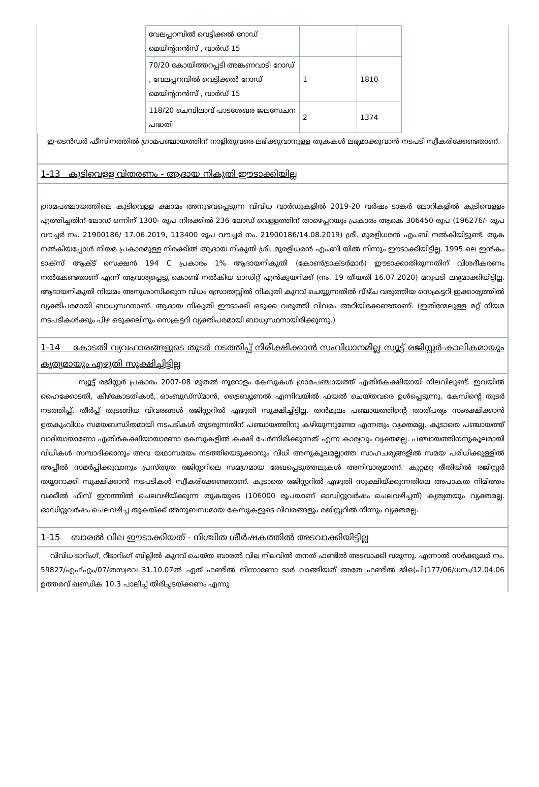| വേലപ്പറമ്പിൽ വെട്ടിക്കൽ റോഡ് മെയിന്റനൻസ് , വാർഡ് 15 | | |
| 70/20 കോയിത്തറപ്പടി അങ്കണവാടി റോഡ് , വേലപ്പറമ്പിൽ വെട്ടിക്കൽ റോഡ് മെയിന്റനൻസ് , വാർഡ് 15 | 1 | 1810 |
| 118/20 ചെമ്പിലാവ് പാടശേഖര ജലസേചന പദ്ധതി | 2 | 1374 |
ഇ-ടെൻഡർ ഫീസിനത്തിൽ ഗ്രാമപഞ്ചായത്തിന് നാളിതുവരെ ലഭിക്കുവാനുള്ള തുകകൾ ലഭ്യമാക്കുവാൻ നടപടി സ്വീകരിക്കേണ്ടതാണ്.
1-13 കുടിവെള്ള വിതരണം - ആദായ നികുതി ഈടാക്കിയില്ല
ഗ്രാമപഞ്ചായത്തിലെ കുടിവെള്ള ക്ഷാമം അനുഭവപ്പെടുന്ന വിവിധ വാർഡുകളിൽ 2019-20 വർഷം ടാങ്കർ ലോറികളിൽ കുടിവെള്ളം എത്തിച്ചതിന് ലോഡ് ഒന്നിന് 1300- രൂപ നിരക്കിൽ 236 ലോഡ് വെള്ളത്തിന് താഴെപ്പറയും പ്രകാരം ആകെ 306450 രൂപ (196276/- രൂപ വൗച്ചർ നം. 21900186/ 17.06.2019, 113400 രൂപ വൗച്ചർ നം. 21900186/14.08.2019) ശ്രീ. മുരളിധരൻ എം.ബി നൽകിയിട്ടുണ്ട്. തുക നൽകിയപ്പോൾ നിയമ പ്രകാരമുള്ള നിരക്കിൽ ആദായ നികുതി ശ്രീ. മുരളിധരൻ എം.ബി യിൽ നിന്നും ഈടാക്കിയിട്ടില്ല. 1995 ലെ ഇൻകം ടാക്സ് ആക്ട് സെക്ഷൻ 194 C പ്രകാരം 1% ആദായനികുതി (കോൺട്രാക്ടർമാർ) ഈടാക്കാതിരുന്നതിന് വിശദീകരണം നൽകേണ്ടതാണ് എന്ന് ആവശ്യപ്പെട്ടു കൊണ്ട് നൽകിയ ഓഡിറ്റ് എൻക്വയറിക്ക് (നം. 19 തീയതി 16.07.2020) മറുപടി ലഭ്യമാക്കിയിട്ടില്ല. ആദായനികുതി നിയമം അനുശാസിക്കുന്ന വിധം സ്രോതസ്സിൽ നികുതി കുറവ് ചെയ്യുന്നതിൽ വീഴ്ച വരുത്തിയ സെക്രട്ടറി ഇക്കാര്യത്തിൽ വ്യക്തിപരമായി ബാധ്യസ്ഥനാണ്. ആദായ നികുതി ഈടാക്കി ഒടുക്ക വരുത്തി വിവരം അറിയിക്കേണ്ടതാണ്. (ഇതിന്മേലുള്ള മറ്റ് നിയമ നടപടികൾക്കും പിഴ ഒടുക്കലിനും സെക്രട്ടറി വ്യക്തിപരമായി ബാധ്യസ്ഥനായിരിക്കുന്നു.)
1-14 കോടതി വ്യവഹാരങ്ങളുടെ തുടർ നടത്തിപ്പ് നിരീക്ഷിക്കാൻ സംവിധാനമില്ല സ്യൂട്ട് രജിസ്റ്റർ-കാലികമായും കൃത്യമായും എഴുതി സൂക്ഷിച്ചിട്ടില്ല
സ്യൂട്ട് രജിസ്റ്റർ പ്രകാരം 2007-08 മുതൽ നൂറോളം കേസുകൾ ഗ്രാമപഞ്ചായത്ത് എതിർകക്ഷിയായി നിലവിലുണ്ട്. ഇവയിൽ ഹൈക്കോടതി, കീഴ്കോടതികൾ, ഓംബുഡ്സ്മാൻ, ട്രൈബ്യൂണൽ എന്നിവയിൽ ഫയൽ ചെയ്തവരെ ഉൾപ്പെടുന്നു. കേസിന്റെ തുടർ നടത്തിപ്പ്, തീർപ്പ് തുടങ്ങിയ വിവരങ്ങൾ രജിസ്റ്ററിൽ എഴുതി സൂക്ഷിച്ചിട്ടില്ല. തൻമൂലം പഞ്ചായത്തിന്റെ താത്പര്യം സംരക്ഷിക്കാൻ ഉതകുംവിധം സമയബന്ധിതമായി നടപടികൾ തുടരുന്നതിന് പഞ്ചായത്തിനു കഴിയുന്നുണ്ടോ എന്നതും വ്യക്തമല്ല. കൂടാതെ പഞ്ചായത്ത് വാദിയായാണോ എതിർകക്ഷിയായാണോ കേസുകളിൽ കക്ഷി ചേർന്നിരിക്കുന്നത് എന്ന കാര്യവും വ്യക്തമല്ല. പഞ്ചായത്തിനനുകൂലമായി വിധികൾ സമ്പാദിക്കാനും അവ യഥാസമയം നടത്തിയെടുക്കാനും വിധി അനുകൂലമല്ലാത്ത സാഹചര്യങ്ങളിൽ സമയ പരിധിക്കുള്ളിൽ അപ്പീൽ സമർപ്പിക്കുവാനും പ്രസ്തുത രജിസ്റ്ററിലെ സമഗ്രമായ രേഖപ്പെടുത്തലുകൾ അനിവാര്യമാണ്. കുറ്റമറ്റ രീതിയിൽ രജിസ്റ്റർ തയ്യാറാക്കി സൂക്ഷിക്കാൻ നടപടികൾ സ്വീകരിക്കേണ്ടതാണ്. കൂടാതെ രജിസ്റ്ററിൽ എഴുതി സൂക്ഷിയ്ക്കുന്നതിലെ അപാകത നിമിത്തം വക്കീൽ ഫീസ് ഇനത്തിൽ ചെലവഴിയ്ക്കുന്ന തുകയുടെ (106000 രൂപയാണ് ഓഡിറ്റുവർഷം ചെലവഴിച്ചത്) കൃത്യതയും വ്യക്തമല്ല. ഓഡിറ്റുവർഷം ചെലവഴിച്ച തുകയ്ക്ക് അനുബന്ധമായ കേസുകളുടെ വിവരങ്ങളും രജിസ്റ്ററിൽ നിന്നും വ്യക്തമല്ല.
1-15 ബാരൽ വില ഈടാക്കിയത് - നിശ്ചിത ശീർഷകത്തിൽ അടവാക്കിയിട്ടില്ല
വിവിധ ടാറിംഗ്, റീടാറിംഗ് ബില്ലിൽ കുറവ് ചെയ്ത ബാരൽ വില നിലവിൽ തനത് ഫണ്ടിൽ അടവാക്കി വരുന്നു. എന്നാൽ സർക്കുലർ നം. 59827/എഫ്എം/07/തസ്വഭവ 31.10.07ൽ ഏത് ഫണ്ടിൽ നിന്നാണോ ടാർ വാങ്ങിയത് അതേ ഫണ്ടിൽ ജിഒ(പി)177/06/ധനം/12.04.06 ഉത്തരവ് ഖണ്ഡിക 10.3 പാലിച്ച് തിരിച്ചടയ്ക്കണം എന്നു